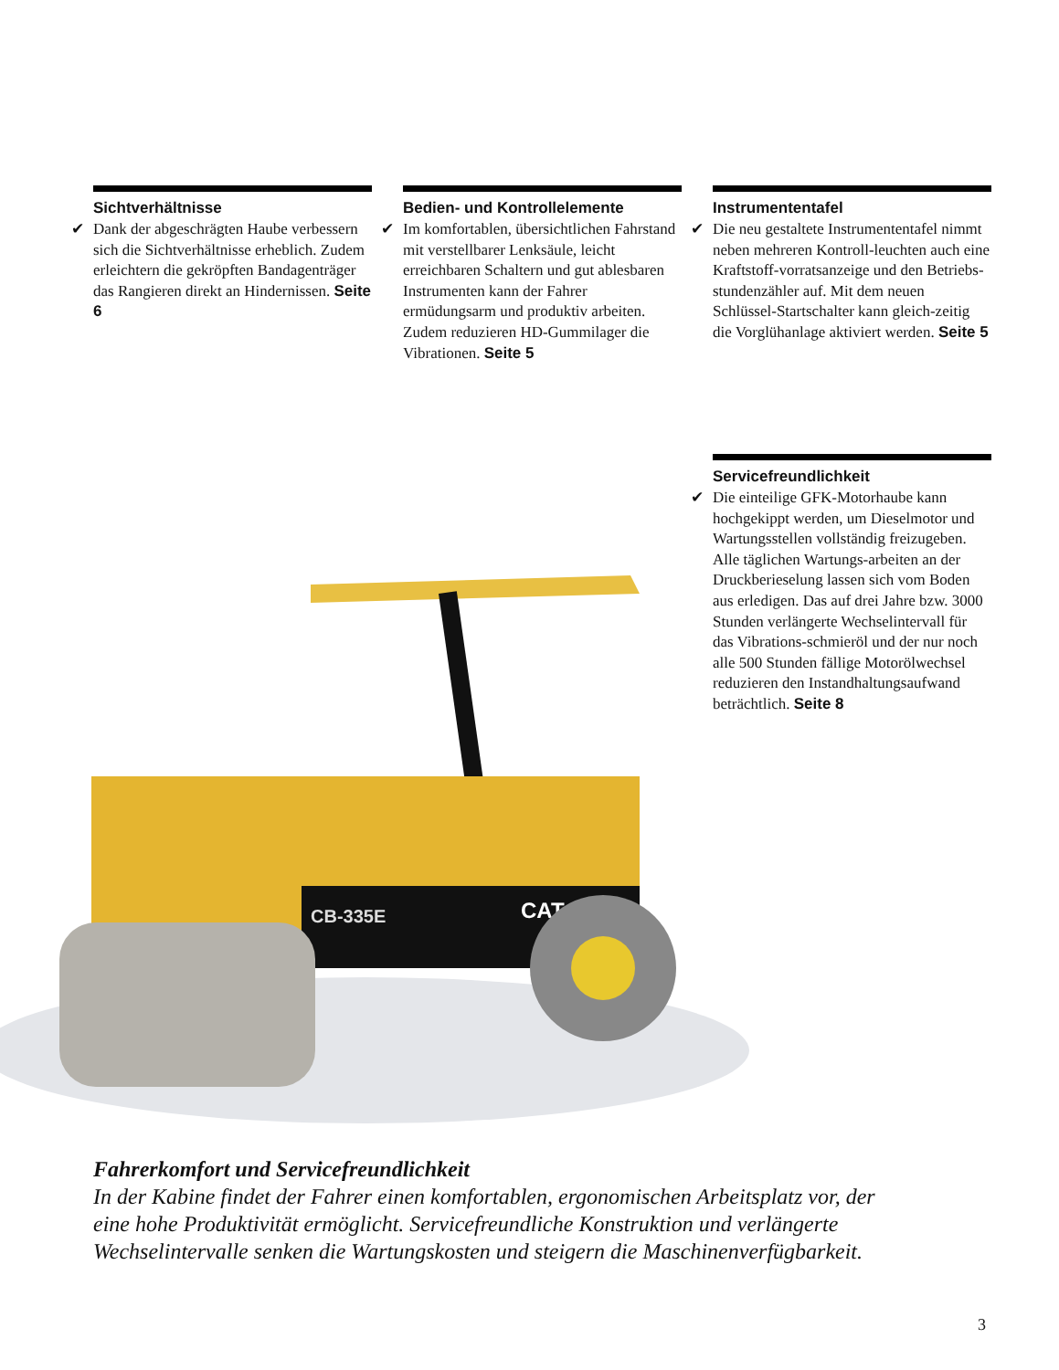Sichtverhältnisse
✔ Dank der abgeschrägten Haube verbessern sich die Sichtverhältnisse erheblich. Zudem erleichtern die gekröpften Bandagenträger das Rangieren direkt an Hindernissen. Seite 6
Bedien- und Kontrollelemente
✔ Im komfortablen, übersichtlichen Fahrstand mit verstellbarer Lenksäule, leicht erreichbaren Schaltern und gut ablesbaren Instrumenten kann der Fahrer ermüdungsarm und produktiv arbeiten. Zudem reduzieren HD-Gummilager die Vibrationen. Seite 5
Instrumententafel
✔ Die neu gestaltete Instrumententafel nimmt neben mehreren Kontroll-leuchten auch eine Kraftstoff-vorratsanzeige und den Betriebs-stundenzähler auf. Mit dem neuen Schlüssel-Startschalter kann gleich-zeitig die Vorglühanlage aktiviert werden. Seite 5
Servicefreundlichkeit
✔ Die einteilige GFK-Motorhaube kann hochgekippt werden, um Dieselmotor und Wartungsstellen vollständig freizugeben. Alle täglichen Wartungs-arbeiten an der Druckberieselung lassen sich vom Boden aus erledigen. Das auf drei Jahre bzw. 3000 Stunden verlängerte Wechselintervall für das Vibrations-schmieröl und der nur noch alle 500 Stunden fällige Motorölwechsel reduzieren den Instandhaltungsaufwand beträchtlich. Seite 8
CB-335E
CAT
Fahrerkomfort und Servicefreundlichkeit
In der Kabine findet der Fahrer einen komfortablen, ergonomischen Arbeitsplatz vor, der eine hohe Produktivität ermöglicht. Servicefreundliche Konstruktion und verlängerte Wechselintervalle senken die Wartungskosten und steigern die Maschinenverfügbarkeit.
3